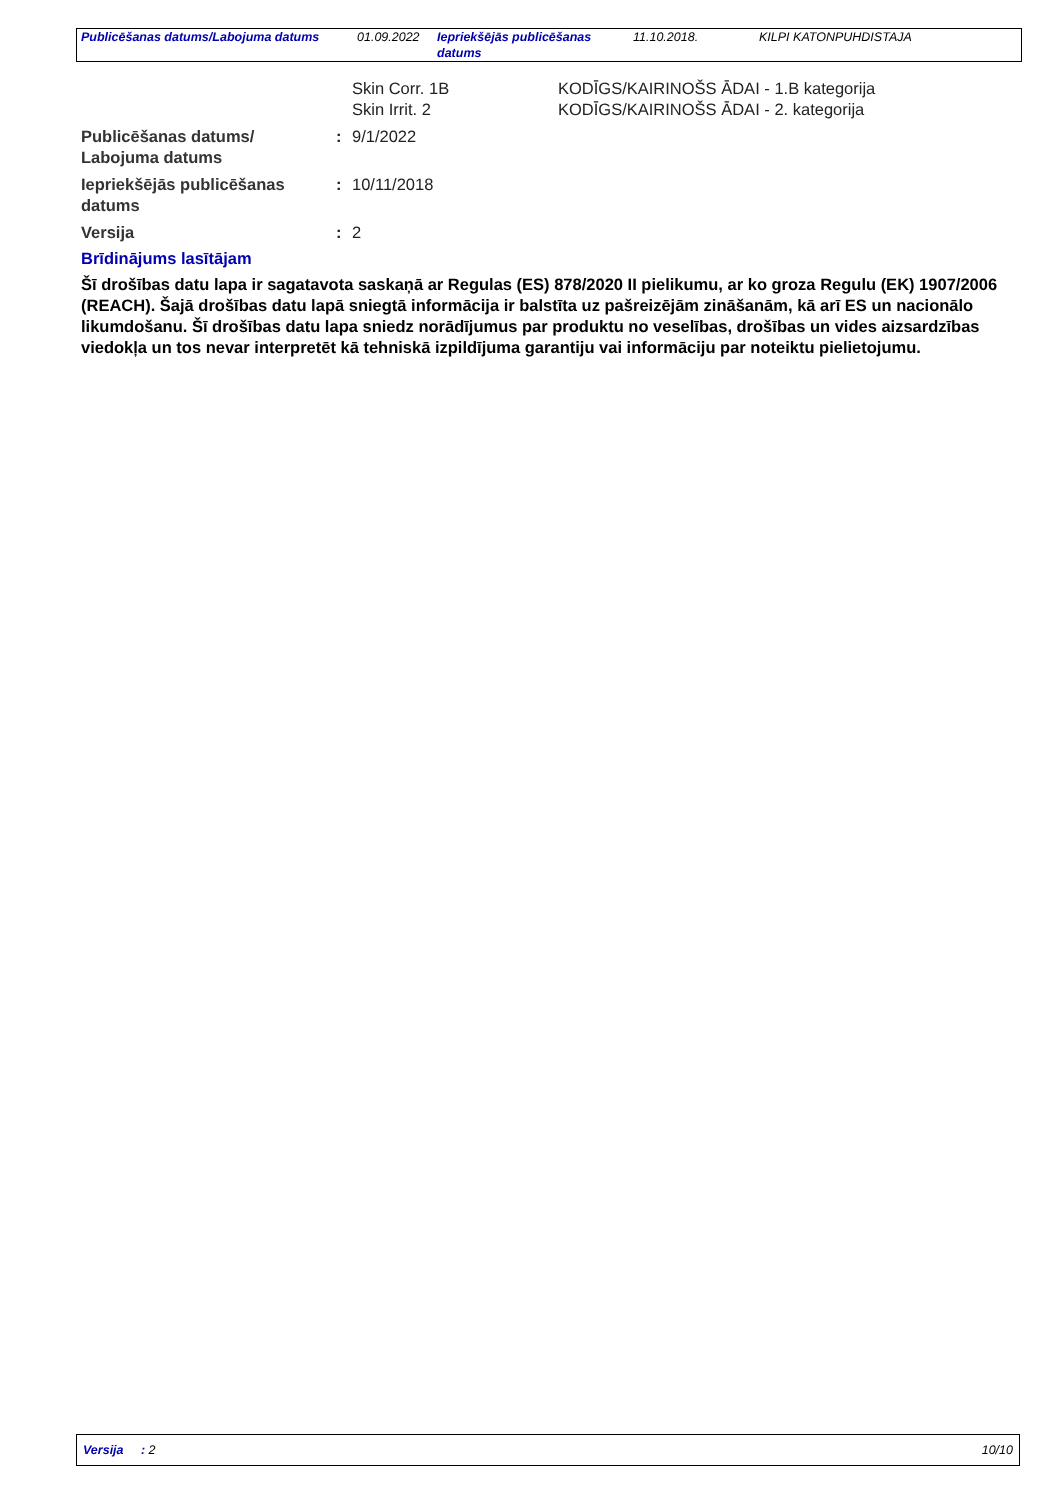| Publicēšanas datums/Labojuma datums | 01.09.2022 | Iepriekšējās publicēšanas datums | 11.10.2018. | KILPI KATONPUHDISTAJA |
Skin Corr. 1B
Skin Irrit. 2
KODĪGS/KAIRINOŠS ĀDAI - 1.B kategorija
KODĪGS/KAIRINOŠS ĀDAI - 2. kategorija
Publicēšanas datums/
Labojuma datums
: 9/1/2022
Iepriekšējās publicēšanas datums
: 10/11/2018
Versija : 2
Brīdinājums lasītājam
Šī drošības datu lapa ir sagatavota saskaņā ar Regulas (ES) 878/2020 II pielikumu, ar ko groza Regulu (EK) 1907/2006 (REACH). Šajā drošības datu lapā sniegtā informācija ir balstīta uz pašreizējām zināšanām, kā arī ES un nacionālo likumdošanu. Šī drošības datu lapa sniedz norādījumus par produktu no veselības, drošības un vides aizsardzības viedokļa un tos nevar interpretēt kā tehniskā izpildījuma garantiju vai informāciju par noteiktu pielietojumu.
Versija : 2 10/10